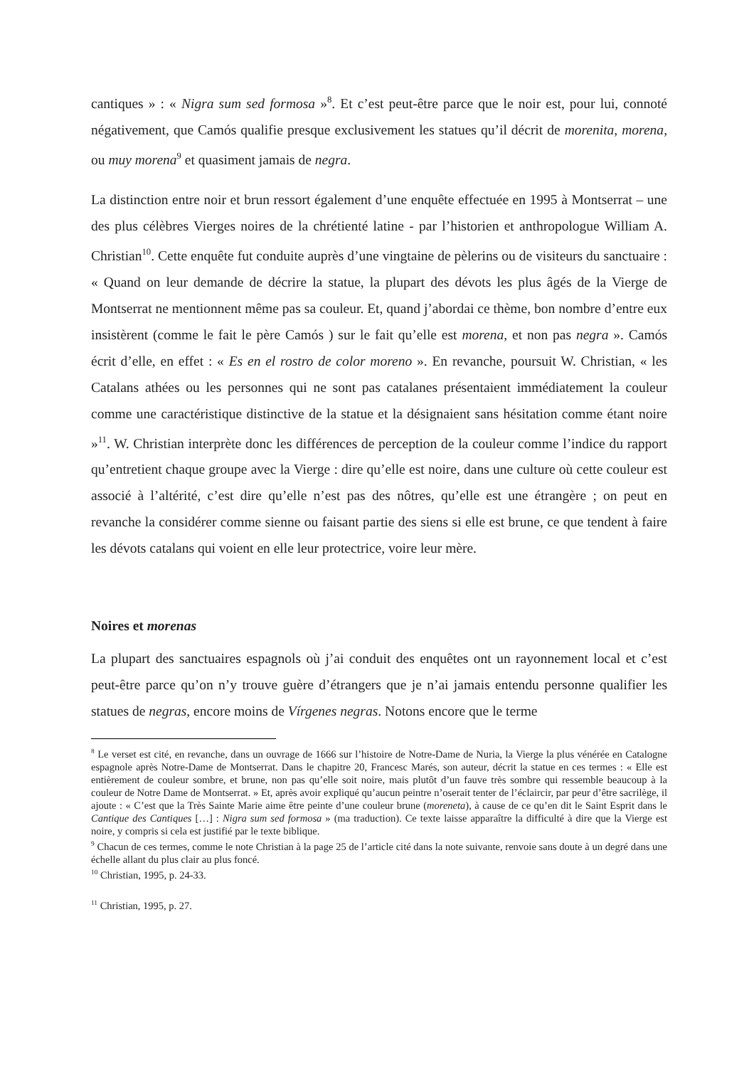cantiques » : « Nigra sum sed formosa »<sup>8</sup>. Et c’est peut-être parce que le noir est, pour lui, connoté négativement, que Camós qualifie presque exclusivement les statues qu’il décrit de morenita, morena, ou muy morena<sup>9</sup> et quasiment jamais de negra.
La distinction entre noir et brun ressort également d’une enquête effectuée en 1995 à Montserrat – une des plus célèbres Vierges noires de la chrétienté latine - par l’historien et anthropologue William A. Christian<sup>10</sup>. Cette enquête fut conduite auprès d’une vingtaine de pèlerins ou de visiteurs du sanctuaire : « Quand on leur demande de décrire la statue, la plupart des dévots les plus âgés de la Vierge de Montserrat ne mentionnent même pas sa couleur. Et, quand j’abordai ce thème, bon nombre d’entre eux insistèrent (comme le fait le père Camós ) sur le fait qu’elle est morena, et non pas negra ». Camós écrit d’elle, en effet : « Es en el rostro de color moreno ». En revanche, poursuit W. Christian, « les Catalans athées ou les personnes qui ne sont pas catalanes présentaient immédiatement la couleur comme une caractéristique distinctive de la statue et la désignaient sans hésitation comme étant noire »<sup>11</sup>. W. Christian interprète donc les différences de perception de la couleur comme l’indice du rapport qu’entretient chaque groupe avec la Vierge : dire qu’elle est noire, dans une culture où cette couleur est associé à l’altérité, c’est dire qu’elle n’est pas des nôtres, qu’elle est une étrangère ; on peut en revanche la considérer comme sienne ou faisant partie des siens si elle est brune, ce que tendent à faire les dévots catalans qui voient en elle leur protectrice, voire leur mère.
Noires et morenas
La plupart des sanctuaires espagnols où j’ai conduit des enquêtes ont un rayonnement local et c’est peut-être parce qu’on n’y trouve guère d’étrangers que je n’ai jamais entendu personne qualifier les statues de negras, encore moins de Vírgenes negras. Notons encore que le terme
<sup>8</sup> Le verset est cité, en revanche, dans un ouvrage de 1666 sur l’histoire de Notre-Dame de Nuria, la Vierge la plus vénérée en Catalogne espagnole après Notre-Dame de Montserrat. Dans le chapitre 20, Francesc Marés, son auteur, décrit la statue en ces termes : « Elle est entièrement de couleur sombre, et brune, non pas qu’elle soit noire, mais plutôt d’un fauve très sombre qui ressemble beaucoup à la couleur de Notre Dame de Montserrat. » Et, après avoir expliqué qu’aucun peintre n’oserait tenter de l’éclaircir, par peur d’être sacrilège, il ajoute : « C’est que la Très Sainte Marie aime être peinte d’une couleur brune (moreneta), à cause de ce qu’en dit le Saint Esprit dans le Cantique des Cantiques […] : Nigra sum sed formosa » (ma traduction). Ce texte laisse apparaître la difficulté à dire que la Vierge est noire, y compris si cela est justifié par le texte biblique.
<sup>9</sup> Chacun de ces termes, comme le note Christian à la page 25 de l’article cité dans la note suivante, renvoie sans doute à un degré dans une échelle allant du plus clair au plus foncé.
<sup>10</sup> Christian, 1995, p. 24-33.
<sup>11</sup> Christian, 1995, p. 27.